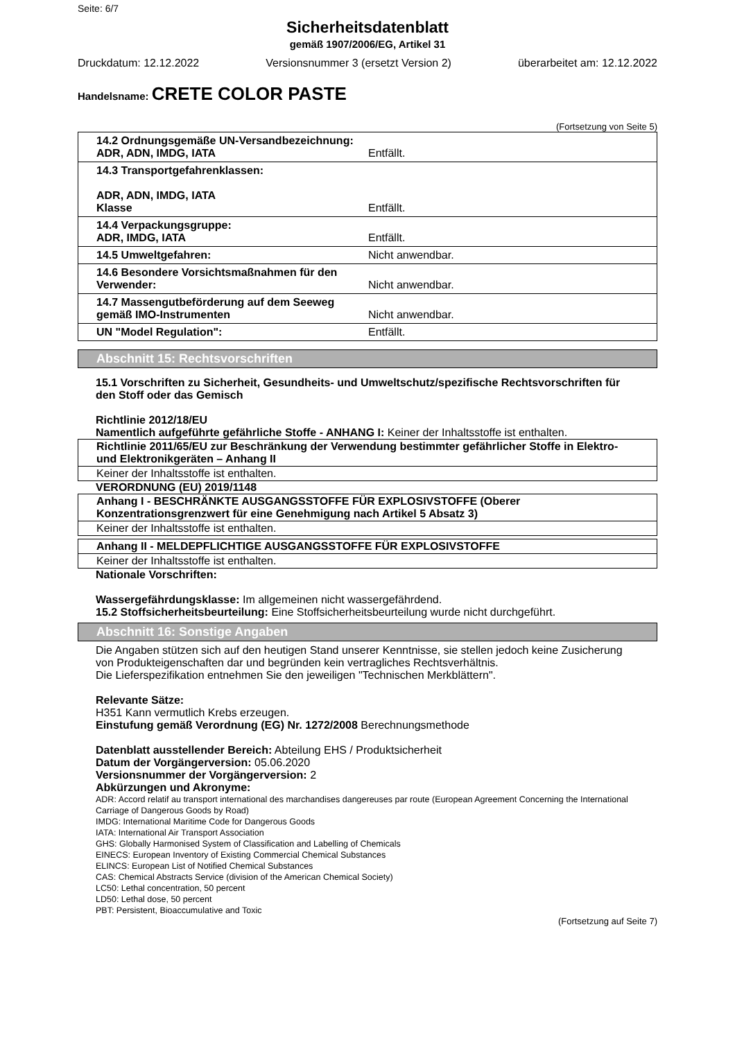Seite: 6/7
Sicherheitsdatenblatt
gemäß 1907/2006/EG, Artikel 31
Druckdatum: 12.12.2022 Versionsnummer 3 (ersetzt Version 2) überarbeitet am: 12.12.2022
Handelsname: CRETE COLOR PASTE
(Fortsetzung von Seite 5)
14.2 Ordnungsgemäße UN-Versandbezeichnung:
ADR, ADN, IMDG, IATA Entfällt.
14.3 Transportgefahrenklassen:
ADR, ADN, IMDG, IATA
Klasse Entfällt.
14.4 Verpackungsgruppe:
ADR, IMDG, IATA Entfällt.
14.5 Umweltgefahren: Nicht anwendbar.
14.6 Besondere Vorsichtsmaßnahmen für den Verwender: Nicht anwendbar.
14.7 Massengutbeförderung auf dem Seeweg gemäß IMO-Instrumenten Nicht anwendbar.
UN "Model Regulation": Entfällt.
Abschnitt 15: Rechtsvorschriften
15.1 Vorschriften zu Sicherheit, Gesundheits- und Umweltschutz/spezifische Rechtsvorschriften für den Stoff oder das Gemisch
Richtlinie 2012/18/EU
Namentlich aufgeführte gefährliche Stoffe - ANHANG I: Keiner der Inhaltsstoffe ist enthalten.
Richtlinie 2011/65/EU zur Beschränkung der Verwendung bestimmter gefährlicher Stoffe in Elektro- und Elektronikgeräten – Anhang II
Keiner der Inhaltsstoffe ist enthalten.
VERORDNUNG (EU) 2019/1148
Anhang I - BESCHRÄNKTE AUSGANGSSTOFFE FÜR EXPLOSIVSTOFFE (Oberer Konzentrationsgrenzwert für eine Genehmigung nach Artikel 5 Absatz 3)
Keiner der Inhaltsstoffe ist enthalten.
Anhang II - MELDEPFLICHTIGE AUSGANGSSTOFFE FÜR EXPLOSIVSTOFFE
Keiner der Inhaltsstoffe ist enthalten.
Nationale Vorschriften:
Wassergefährdungsklasse: Im allgemeinen nicht wassergefährdend.
15.2 Stoffsicherheitsbeurteilung: Eine Stoffsicherheitsbeurteilung wurde nicht durchgeführt.
Abschnitt 16: Sonstige Angaben
Die Angaben stützen sich auf den heutigen Stand unserer Kenntnisse, sie stellen jedoch keine Zusicherung von Produkteigenschaften dar und begründen kein vertragliches Rechtsverhältnis.
Die Lieferspezifikation entnehmen Sie den jeweiligen "Technischen Merkblättern".
Relevante Sätze:
H351 Kann vermutlich Krebs erzeugen.
Einstufung gemäß Verordnung (EG) Nr. 1272/2008 Berechnungsmethode
Datenblatt ausstellender Bereich: Abteilung EHS / Produktsicherheit
Datum der Vorgängerversion: 05.06.2020
Versionsnummer der Vorgängerversion: 2
Abkürzungen und Akronyme:
ADR: Accord relatif au transport international des marchandises dangereuses par route (European Agreement Concerning the International Carriage of Dangerous Goods by Road)
IMDG: International Maritime Code for Dangerous Goods
IATA: International Air Transport Association
GHS: Globally Harmonised System of Classification and Labelling of Chemicals
EINECS: European Inventory of Existing Commercial Chemical Substances
ELINCS: European List of Notified Chemical Substances
CAS: Chemical Abstracts Service (division of the American Chemical Society)
LC50: Lethal concentration, 50 percent
LD50: Lethal dose, 50 percent
PBT: Persistent, Bioaccumulative and Toxic
(Fortsetzung auf Seite 7)